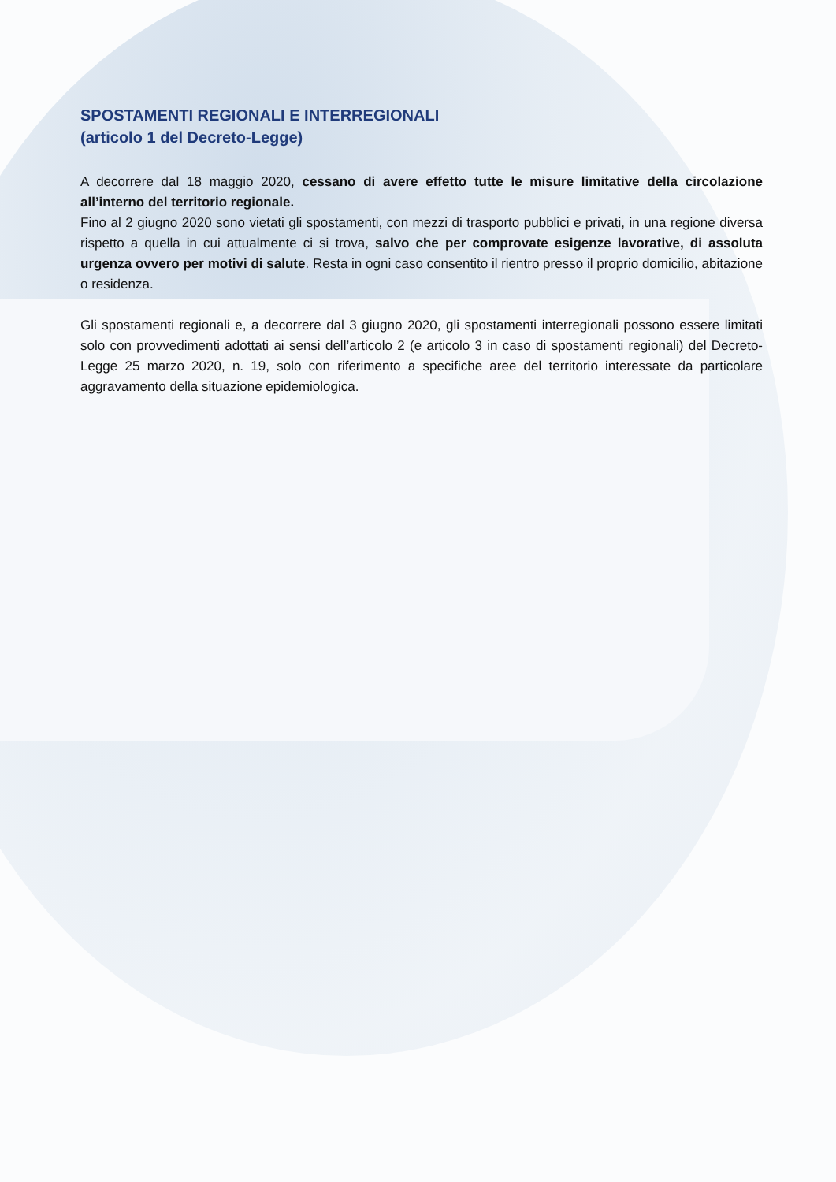SPOSTAMENTI REGIONALI E INTERREGIONALI
(articolo 1 del Decreto-Legge)
A decorrere dal 18 maggio 2020, cessano di avere effetto tutte le misure limitative della circolazione all’interno del territorio regionale.
Fino al 2 giugno 2020 sono vietati gli spostamenti, con mezzi di trasporto pubblici e privati, in una regione diversa rispetto a quella in cui attualmente ci si trova, salvo che per comprovate esigenze lavorative, di assoluta urgenza ovvero per motivi di salute. Resta in ogni caso consentito il rientro presso il proprio domicilio, abitazione o residenza.
Gli spostamenti regionali e, a decorrere dal 3 giugno 2020, gli spostamenti interregionali possono essere limitati solo con provvedimenti adottati ai sensi dell’articolo 2 (e articolo 3 in caso di spostamenti regionali) del Decreto-Legge 25 marzo 2020, n. 19, solo con riferimento a specifiche aree del territorio interessate da particolare aggravamento della situazione epidemiologica.